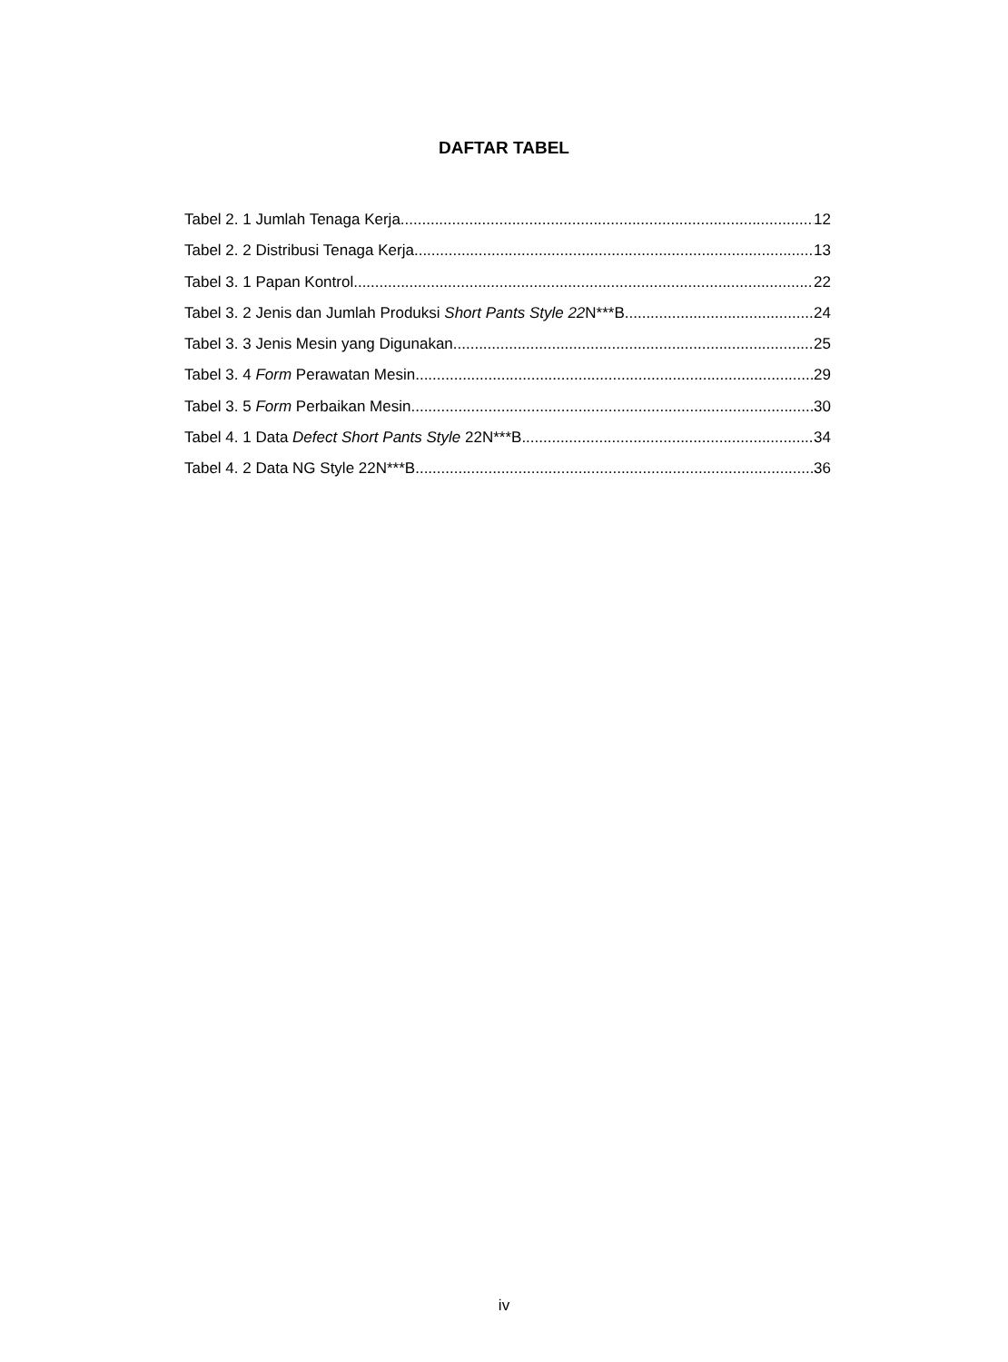DAFTAR TABEL
Tabel 2. 1 Jumlah Tenaga Kerja 12
Tabel 2. 2 Distribusi Tenaga Kerja 13
Tabel 3. 1 Papan Kontrol 22
Tabel 3. 2 Jenis dan Jumlah Produksi Short Pants Style 22 N***B 24
Tabel 3. 3 Jenis Mesin yang Digunakan 25
Tabel 3. 4 Form Perawatan Mesin 29
Tabel 3. 5 Form Perbaikan Mesin 30
Tabel 4. 1 Data Defect Short Pants Style 22N***B 34
Tabel 4. 2 Data NG Style 22N***B 36
iv